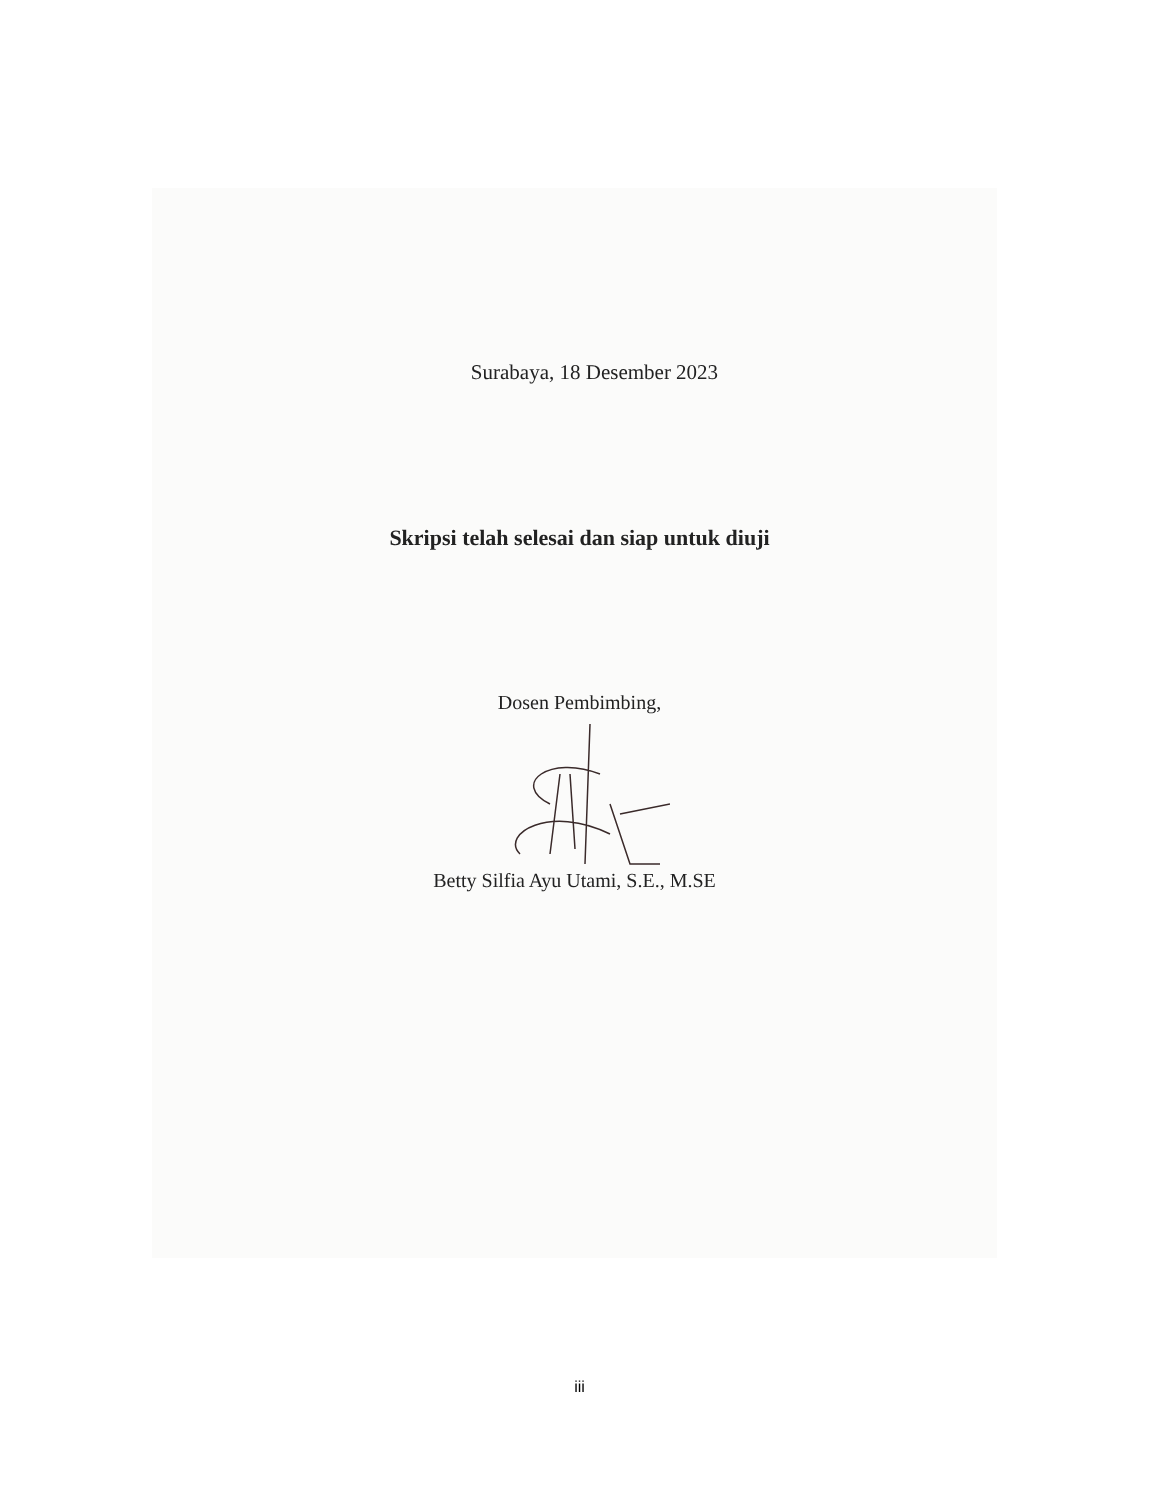Surabaya, 18 Desember 2023
Skripsi telah selesai dan siap untuk diuji
Dosen Pembimbing,
Betty Silfia Ayu Utami, S.E., M.SE
iii